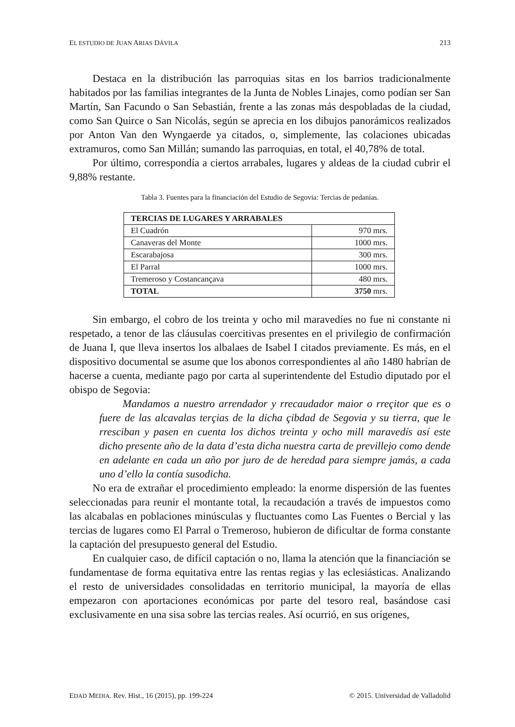EL ESTUDIO DE JUAN ARIAS DÁVILA 213
Destaca en la distribución las parroquias sitas en los barrios tradicionalmente habitados por las familias integrantes de la Junta de Nobles Linajes, como podían ser San Martín, San Facundo o San Sebastián, frente a las zonas más despobladas de la ciudad, como San Quirce o San Nicolás, según se aprecia en los dibujos panorámicos realizados por Anton Van den Wyngaerde ya citados, o, simplemente, las colaciones ubicadas extramuros, como San Millán; sumando las parroquias, en total, el 40,78% de total.
Por último, correspondía a ciertos arrabales, lugares y aldeas de la ciudad cubrir el 9,88% restante.
Tabla 3. Fuentes para la financiación del Estudio de Segovia: Tercias de pedanías.
| TERCIAS DE LUGARES Y ARRABALES | |
| --- | --- |
| El Cuadrón | 970 mrs. |
| Canaveras del Monte | 1000 mrs. |
| Escarabajosa | 300 mrs. |
| El Parral | 1000 mrs. |
| Tremeroso y Costancançava | 480 mrs. |
| TOTAL | 3750 mrs. |
Sin embargo, el cobro de los treinta y ocho mil maravedíes no fue ni constante ni respetado, a tenor de las cláusulas coercitivas presentes en el privilegio de confirmación de Juana I, que lleva insertos los albalaes de Isabel I citados previamente. Es más, en el dispositivo documental se asume que los abonos correspondientes al año 1480 habrían de hacerse a cuenta, mediante pago por carta al superintendente del Estudio diputado por el obispo de Segovia:
Mandamos a nuestro arrendador y rrecaudador maior o rreçitor que es o fuere de las alcavalas terçias de la dicha çibdad de Segovia y su tierra, que le rresciban y pasen en cuenta los dichos treinta y ocho mill maravedís así este dicho presente año de la data d’esta dicha nuestra carta de previllejo como dende en adelante en cada un año por juro de de heredad para siempre jamás, a cada uno d’ello la contía susodicha.
No era de extrañar el procedimiento empleado: la enorme dispersión de las fuentes seleccionadas para reunir el montante total, la recaudación a través de impuestos como las alcabalas en poblaciones minúsculas y fluctuantes como Las Fuentes o Bercial y las tercias de lugares como El Parral o Tremeroso, hubieron de dificultar de forma constante la captación del presupuesto general del Estudio.
En cualquier caso, de difícil captación o no, llama la atención que la financiación se fundamentase de forma equitativa entre las rentas regias y las eclesiásticas. Analizando el resto de universidades consolidadas en territorio municipal, la mayoría de ellas empezaron con aportaciones económicas por parte del tesoro real, basándose casi exclusivamente en una sisa sobre las tercias reales. Así ocurrió, en sus orígenes,
EDAD MEDIA. Rev. Hist., 16 (2015), pp. 199-224 © 2015. Universidad de Valladolid